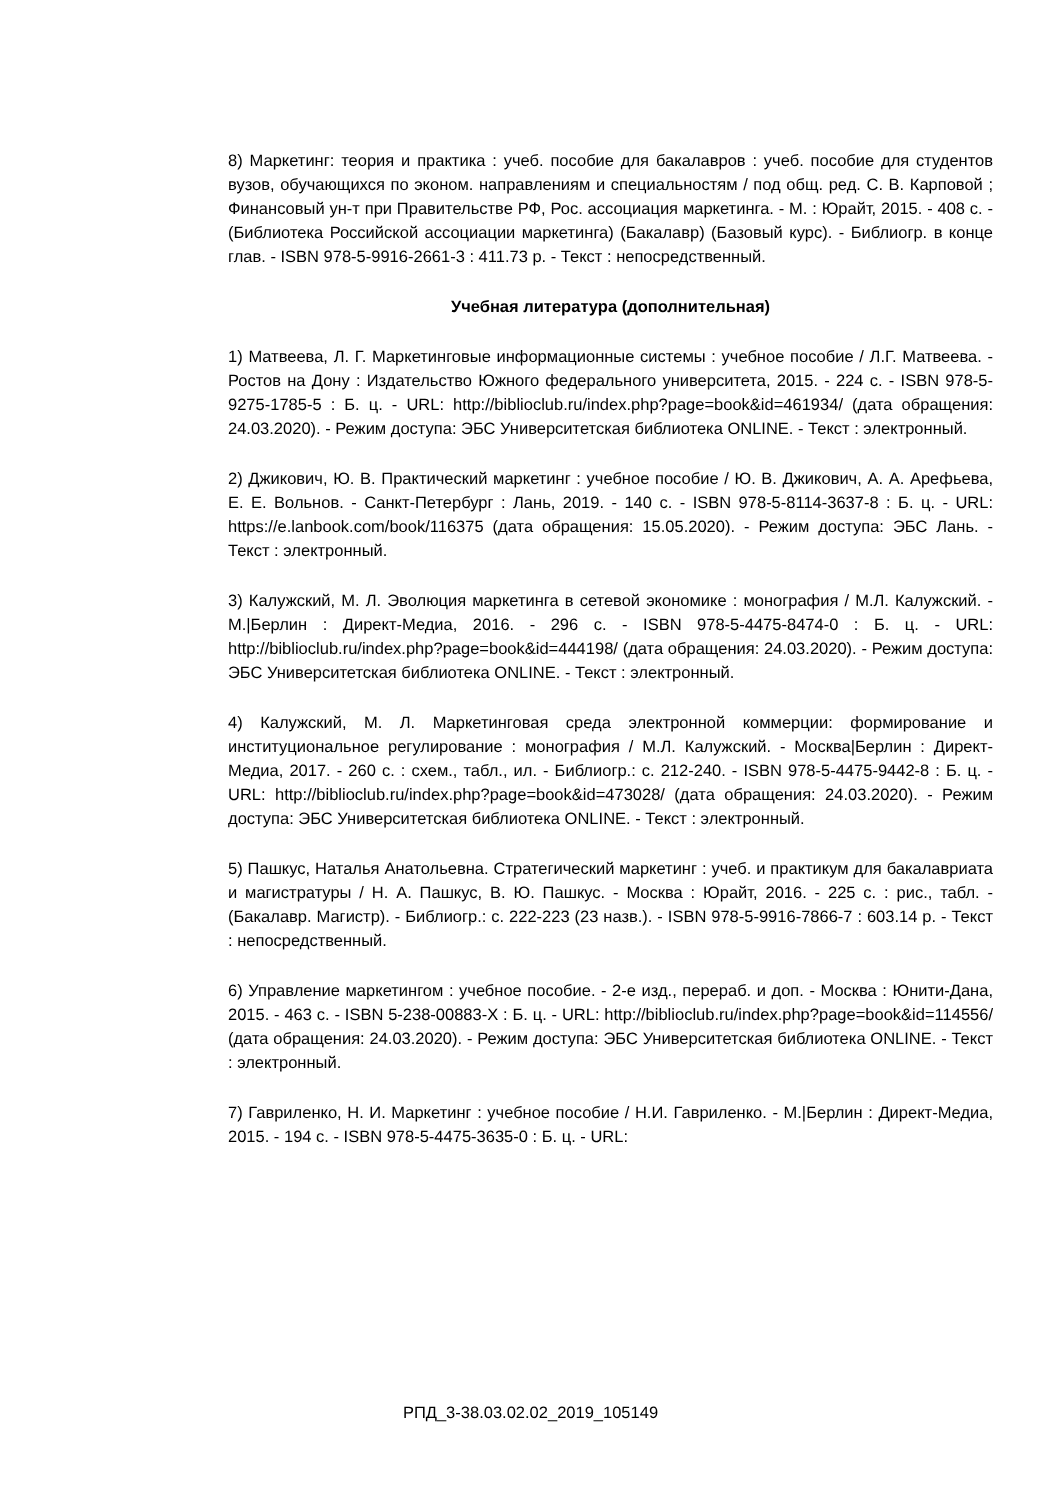8) Маркетинг: теория и практика : учеб. пособие для бакалавров : учеб. пособие для студентов вузов, обучающихся по эконом. направлениям и специальностям / под общ. ред. С. В. Карповой ; Финансовый ун-т при Правительстве РФ, Рос. ассоциация маркетинга. - М. : Юрайт, 2015. - 408 с. - (Библиотека Российской ассоциации маркетинга) (Бакалавр) (Базовый курс). - Библиогр. в конце глав. - ISBN 978-5-9916-2661-3 : 411.73 р. - Текст : непосредственный.
Учебная литература (дополнительная)
1) Матвеева, Л. Г. Маркетинговые информационные системы : учебное пособие / Л.Г. Матвеева. - Ростов на Дону : Издательство Южного федерального университета, 2015. - 224 с. - ISBN 978-5-9275-1785-5 : Б. ц. - URL: http://biblioclub.ru/index.php?page=book&id=461934/ (дата обращения: 24.03.2020). - Режим доступа: ЭБС Университетская библиотека ONLINE. - Текст : электронный.
2) Джикович, Ю. В. Практический маркетинг : учебное пособие / Ю. В. Джикович, А. А. Арефьева, Е. Е. Вольнов. - Санкт-Петербург : Лань, 2019. - 140 с. - ISBN 978-5-8114-3637-8 : Б. ц. - URL: https://e.lanbook.com/book/116375 (дата обращения: 15.05.2020). - Режим доступа: ЭБС Лань. - Текст : электронный.
3) Калужский, М. Л. Эволюция маркетинга в сетевой экономике : монография / М.Л. Калужский. - М.|Берлин : Директ-Медиа, 2016. - 296 с. - ISBN 978-5-4475-8474-0 : Б. ц. - URL: http://biblioclub.ru/index.php?page=book&id=444198/ (дата обращения: 24.03.2020). - Режим доступа: ЭБС Университетская библиотека ONLINE. - Текст : электронный.
4) Калужский, М. Л. Маркетинговая среда электронной коммерции: формирование и институциональное регулирование : монография / М.Л. Калужский. - Москва|Берлин : Директ-Медиа, 2017. - 260 с. : схем., табл., ил. - Библиогр.: с. 212-240. - ISBN 978-5-4475-9442-8 : Б. ц. - URL: http://biblioclub.ru/index.php?page=book&id=473028/ (дата обращения: 24.03.2020). - Режим доступа: ЭБС Университетская библиотека ONLINE. - Текст : электронный.
5) Пашкус, Наталья Анатольевна. Стратегический маркетинг : учеб. и практикум для бакалавриата и магистратуры / Н. А. Пашкус, В. Ю. Пашкус. - Москва : Юрайт, 2016. - 225 с. : рис., табл. - (Бакалавр. Магистр). - Библиогр.: с. 222-223 (23 назв.). - ISBN 978-5-9916-7866-7 : 603.14 р. - Текст : непосредственный.
6) Управление маркетингом : учебное пособие. - 2-е изд., перераб. и доп. - Москва : Юнити-Дана, 2015. - 463 с. - ISBN 5-238-00883-X : Б. ц. - URL: http://biblioclub.ru/index.php?page=book&id=114556/ (дата обращения: 24.03.2020). - Режим доступа: ЭБС Университетская библиотека ONLINE. - Текст : электронный.
7) Гавриленко, Н. И. Маркетинг : учебное пособие / Н.И. Гавриленко. - М.|Берлин : Директ-Медиа, 2015. - 194 с. - ISBN 978-5-4475-3635-0 : Б. ц. - URL:
РПД_3-38.03.02.02_2019_105149